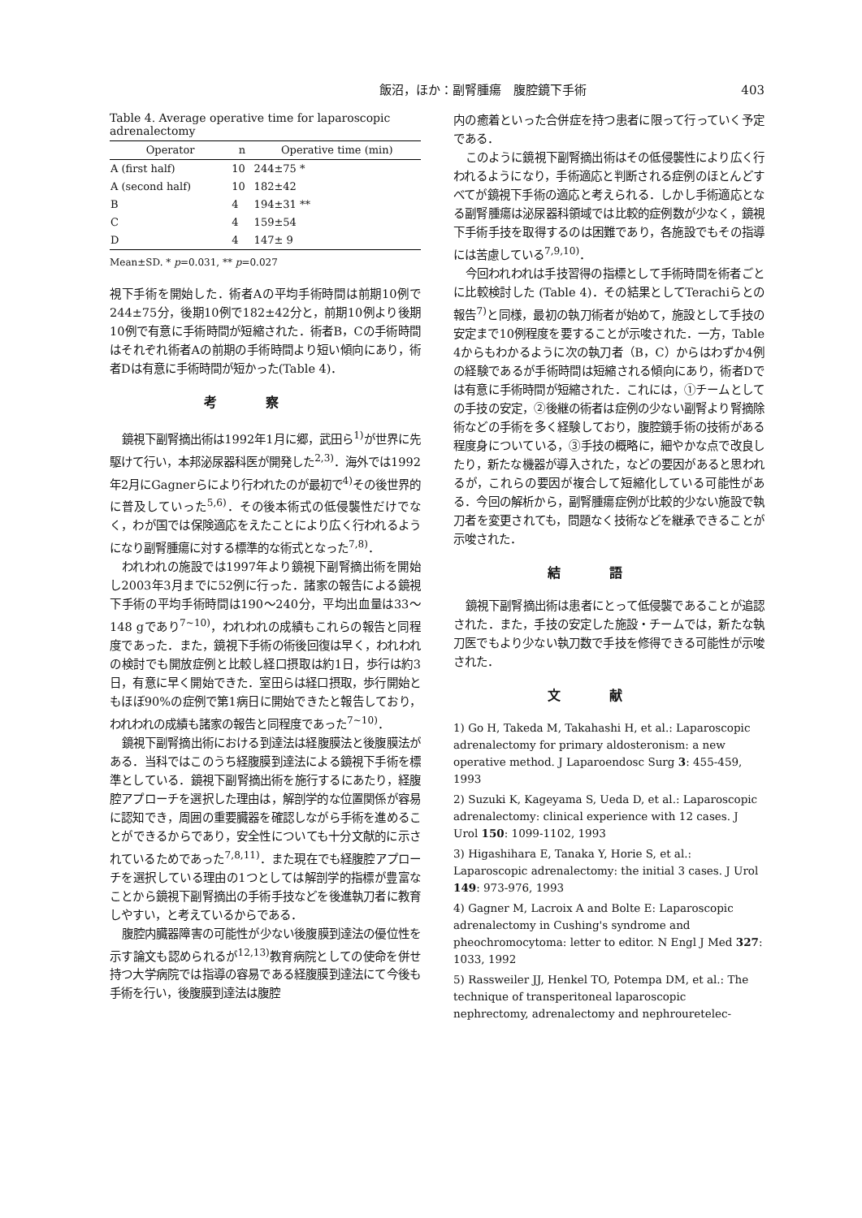飯沼，ほか：副腎腫瘍　腹腔鏡下手術 403
Table 4. Average operative time for laparoscopic adrenalectomy
| Operator | n | Operative time (min) |
| --- | --- | --- |
| A (first half) | 10 | 244±75 * |
| A (second half) | 10 | 182±42 |
| B | 4 | 194±31 ** |
| C | 4 | 159±54 |
| D | 4 | 147± 9 |
Mean±SD. * p=0.031, ** p=0.027
視下手術を開始した．術者Aの平均手術時間は前期10例で244±75分，後期10例で182±42分と，前期10例より後期10例で有意に手術時間が短縮された．術者B，Cの手術時間はそれぞれ術者Aの前期の手術時間より短い傾向にあり，術者Dは有意に手術時間が短かった(Table 4)．
考察
鏡視下副腎摘出術は1992年1月に郷，武田ら<sup>1)</sup>が世界に先駆けて行い，本邦泌尿器科医が開発した<sup>2,3)</sup>．海外では1992年2月にGagnerらにより行われたのが最初で<sup>4)</sup>その後世界的に普及していった<sup>5,6)</sup>．その後本術式の低侵襲性だけでなく，わが国では保険適応をえたことにより広く行われるようになり副腎腫瘍に対する標準的な術式となった<sup>7,8)</sup>．
われわれの施設では1997年より鏡視下副腎摘出術を開始し2003年3月までに52例に行った．諸家の報告による鏡視下手術の平均手術時間は190～240分，平均出血量は33～148 gであり<sup>7~10)</sup>，われわれの成績もこれらの報告と同程度であった．また，鏡視下手術の術後回復は早く，われわれの検討でも開放症例と比較し経口摂取は約1日，歩行は約3日，有意に早く開始できた．室田らは経口摂取，歩行開始ともほぼ90%の症例で第1病日に開始できたと報告しており，われわれの成績も諸家の報告と同程度であった<sup>7~10)</sup>．
鏡視下副腎摘出術における到達法は経腹膜法と後腹膜法がある．当科ではこのうち経腹膜到達法による鏡視下手術を標準としている．鏡視下副腎摘出術を施行するにあたり，経腹腔アプローチを選択した理由は，解剖学的な位置関係が容易に認知でき，周囲の重要臓器を確認しながら手術を進めることができるからであり，安全性についても十分文献的に示されているためであった<sup>7,8,11)</sup>．また現在でも経腹腔アプローチを選択している理由の1つとしては解剖学的指標が豊富なことから鏡視下副腎摘出の手術手技などを後進執刀者に教育しやすい，と考えているからである．
腹腔内臓器障害の可能性が少ない後腹膜到達法の優位性を示す論文も認められるが<sup>12,13)</sup>教育病院としての使命を併せ持つ大学病院では指導の容易である経腹膜到達法にて今後も手術を行い，後腹膜到達法は腹腔
内の癒着といった合併症を持つ患者に限って行っていく予定である．
このように鏡視下副腎摘出術はその低侵襲性により広く行われるようになり，手術適応と判断される症例のほとんどすべてが鏡視下手術の適応と考えられる．しかし手術適応となる副腎腫瘍は泌尿器科領域では比較的症例数が少なく，鏡視下手術手技を取得するのは困難であり，各施設でもその指導には苦慮している<sup>7,9,10)</sup>．
今回われわれは手技習得の指標として手術時間を術者ごとに比較検討した (Table 4)．その結果としてTerachiらとの報告<sup>7)</sup>と同様，最初の執刀術者が始めて，施設として手技の安定まで10例程度を要することが示唆された．一方，Table 4からもわかるように次の執刀者（B，C）からはわずか4例の経験であるが手術時間は短縮される傾向にあり，術者Dでは有意に手術時間が短縮された．これには，①チームとしての手技の安定，②後継の術者は症例の少ない副腎より腎摘除術などの手術を多く経験しており，腹腔鏡手術の技術がある程度身についている，③手技の概略に，細やかな点で改良したり，新たな機器が導入された，などの要因があると思われるが，これらの要因が複合して短縮化している可能性がある．今回の解析から，副腎腫瘍症例が比較的少ない施設で執刀者を変更されても，問題なく技術などを継承できることが示唆された．
結語
鏡視下副腎摘出術は患者にとって低侵襲であることが追認された．また，手技の安定した施設・チームでは，新たな執刀医でもより少ない執刀数で手技を修得できる可能性が示唆された．
文献
1) Go H, Takeda M, Takahashi H, et al.: Laparoscopic adrenalectomy for primary aldosteronism: a new operative method. J Laparoendosc Surg 3: 455-459, 1993
2) Suzuki K, Kageyama S, Ueda D, et al.: Laparoscopic adrenalectomy: clinical experience with 12 cases. J Urol 150: 1099-1102, 1993
3) Higashihara E, Tanaka Y, Horie S, et al.: Laparoscopic adrenalectomy: the initial 3 cases. J Urol 149: 973-976, 1993
4) Gagner M, Lacroix A and Bolte E: Laparoscopic adrenalectomy in Cushing's syndrome and pheochromocytoma: letter to editor. N Engl J Med 327: 1033, 1992
5) Rassweiler JJ, Henkel TO, Potempa DM, et al.: The technique of transperitoneal laparoscopic nephrectomy, adrenalectomy and nephrouretelec-